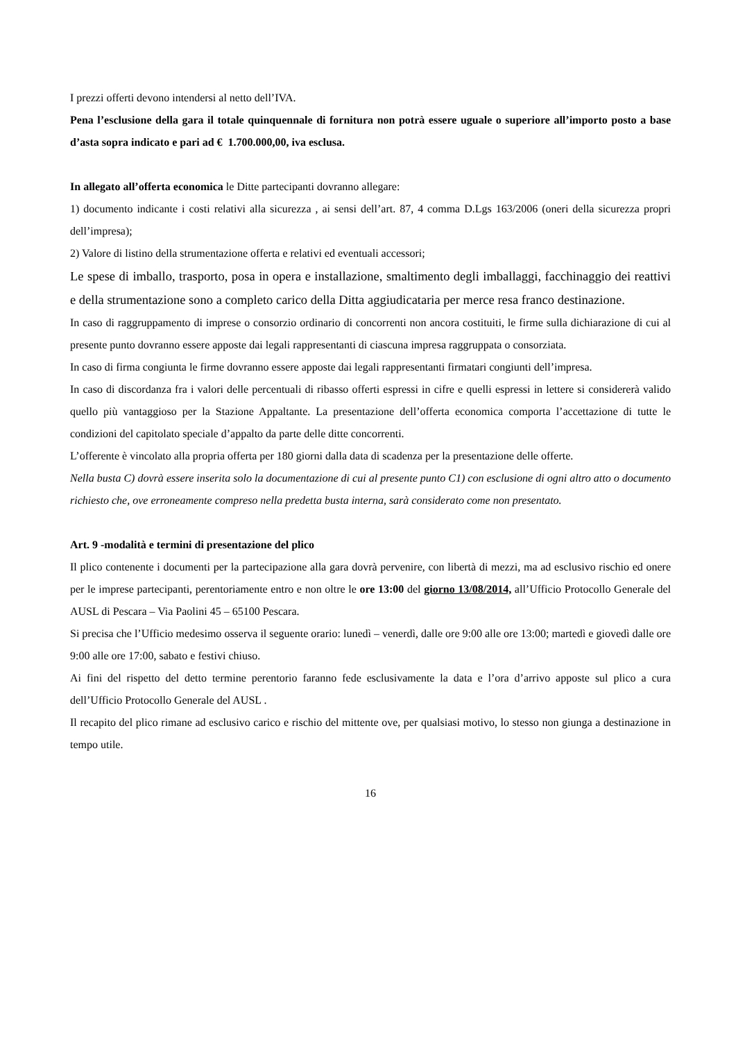I prezzi offerti devono intendersi al netto dell’IVA.
Pena l’esclusione della gara il totale quinquennale di fornitura non potrà essere uguale o superiore all’importo posto a base d’asta sopra indicato e pari ad € 1.700.000,00, iva esclusa.
In allegato all’offerta economica le Ditte partecipanti dovranno allegare:
1) documento indicante i costi relativi alla sicurezza , ai sensi dell’art. 87, 4 comma D.Lgs 163/2006 (oneri della sicurezza propri dell’impresa);
2) Valore di listino della strumentazione offerta e relativi ed eventuali accessori;
Le spese di imballo, trasporto, posa in opera e installazione, smaltimento degli imballaggi, facchinaggio dei reattivi e della strumentazione sono a completo carico della Ditta aggiudicataria per merce resa franco destinazione.
In caso di raggruppamento di imprese o consorzio ordinario di concorrenti non ancora costituiti, le firme sulla dichiarazione di cui al presente punto dovranno essere apposte dai legali rappresentanti di ciascuna impresa raggruppata o consorziata.
In caso di firma congiunta le firme dovranno essere apposte dai legali rappresentanti firmatari congiunti dell’impresa.
In caso di discordanza fra i valori delle percentuali di ribasso offerti espressi in cifre e quelli espressi in lettere si considererà valido quello più vantaggioso per la Stazione Appaltante. La presentazione dell’offerta economica comporta l’accettazione di tutte le condizioni del capitolato speciale d’appalto da parte delle ditte concorrenti.
L’offerente è vincolato alla propria offerta per 180 giorni dalla data di scadenza per la presentazione delle offerte.
Nella busta C) dovrà essere inserita solo la documentazione di cui al presente punto C1) con esclusione di ogni altro atto o documento richiesto che, ove erroneamente compreso nella predetta busta interna, sarà considerato come non presentato.
Art. 9 -modalità e termini di presentazione del plico
Il plico contenente i documenti per la partecipazione alla gara dovrà pervenire, con libertà di mezzi, ma ad esclusivo rischio ed onere per le imprese partecipanti, perentoriamente entro e non oltre le ore 13:00 del giorno 13/08/2014, all’Ufficio Protocollo Generale del AUSL di Pescara – Via Paolini 45 – 65100 Pescara.
Si precisa che l’Ufficio medesimo osserva il seguente orario: lunedì – venerdì, dalle ore 9:00 alle ore 13:00; martedì e giovedì dalle ore 9:00 alle ore 17:00, sabato e festivi chiuso.
Ai fini del rispetto del detto termine perentorio faranno fede esclusivamente la data e l’ora d’arrivo apposte sul plico a cura dell’Ufficio Protocollo Generale del AUSL .
Il recapito del plico rimane ad esclusivo carico e rischio del mittente ove, per qualsiasi motivo, lo stesso non giunga a destinazione in tempo utile.
16